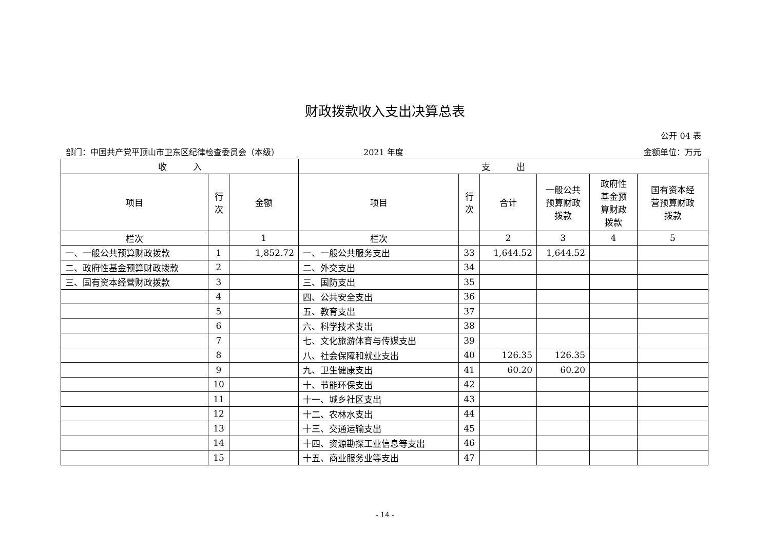财政拨款收入支出决算总表
公开 04 表
部门：中国共产党平顶山市卫东区纪律检查委员会（本级） 2021 年度 金额单位：万元
| 收 入 | | | 支 出 | | | | | |
| --- | --- | --- | --- | --- | --- | --- | --- | --- |
| 项目 | 行 次 | 金额 | 项目 | 行 次 | 合计 | 一般公共 预算财政 拨款 | 政府性 基金预 算财政 拨款 | 国有资本经 营预算财政 拨款 |
| 栏次 | | 1 | 栏次 | | 2 | 3 | 4 | 5 |
| 一、一般公共预算财政拨款 | 1 | 1,852.72 | 一、一般公共服务支出 | 33 | 1,644.52 | 1,644.52 | | |
| 二、政府性基金预算财政拨款 | 2 | | 二、外交支出 | 34 | | | | |
| 三、国有资本经营财政拨款 | 3 | | 三、国防支出 | 35 | | | | |
| | 4 | | 四、公共安全支出 | 36 | | | | |
| | 5 | | 五、教育支出 | 37 | | | | |
| | 6 | | 六、科学技术支出 | 38 | | | | |
| | 7 | | 七、文化旅游体育与传媒支出 | 39 | | | | |
| | 8 | | 八、社会保障和就业支出 | 40 | 126.35 | 126.35 | | |
| | 9 | | 九、卫生健康支出 | 41 | 60.20 | 60.20 | | |
| | 10 | | 十、节能环保支出 | 42 | | | | |
| | 11 | | 十一、城乡社区支出 | 43 | | | | |
| | 12 | | 十二、农林水支出 | 44 | | | | |
| | 13 | | 十三、交通运输支出 | 45 | | | | |
| | 14 | | 十四、资源勘探工业信息等支出 | 46 | | | | |
| | 15 | | 十五、商业服务业等支出 | 47 | | | | |
- 14 -